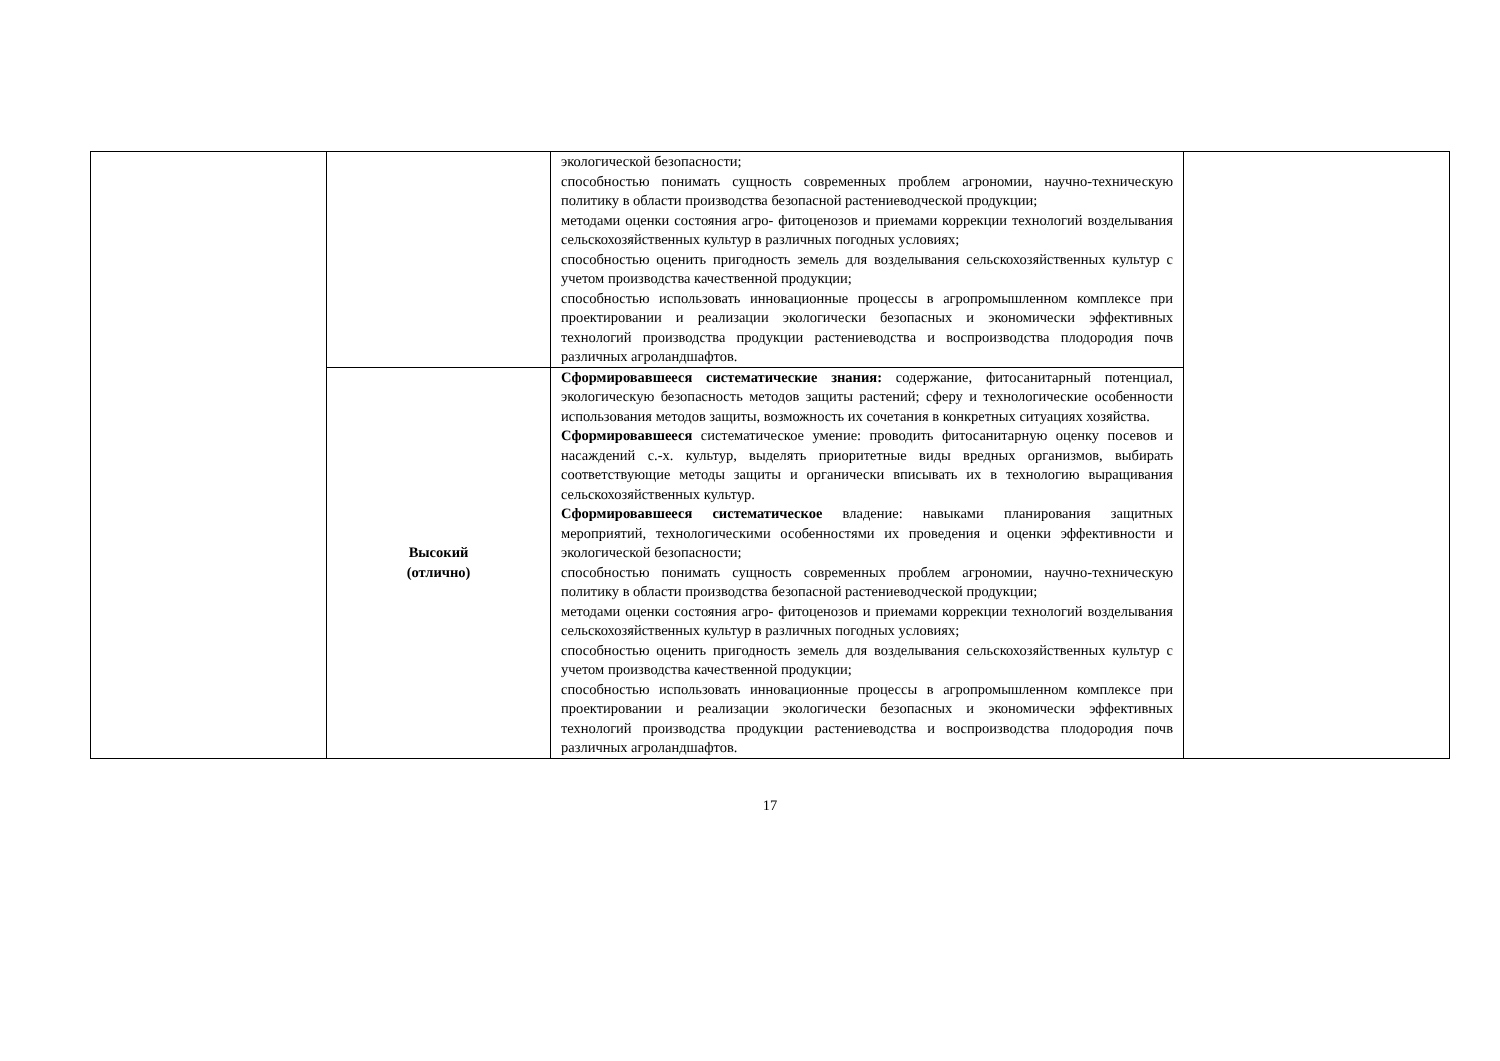| | | экологической безопасности; способностью понимать сущность современных проблем агрономии, научно-техническую политику в области производства безопасной растениеводческой продукции; методами оценки состояния агро- фитоценозов и приемами коррекции технологий возделывания сельскохозяйственных культур в различных погодных условиях; способностью оценить пригодность земель для возделывания сельскохозяйственных культур с учетом производства качественной продукции; способностью использовать инновационные процессы в агропромышленном комплексе при проектировании и реализации экологически безопасных и экономически эффективных технологий производства продукции растениеводства и воспроизводства плодородия почв различных агроландшафтов. | |
| | Высокий (отлично) | Сформировавшееся систематические знания: содержание, фитосанитарный потенциал, экологическую безопасность методов защиты растений; сферу и технологические особенности использования методов защиты, возможность их сочетания в конкретных ситуациях хозяйства. Сформировавшееся систематическое умение: проводить фитосанитарную оценку посевов и насаждений с.-х. культур, выделять приоритетные виды вредных организмов, выбирать соответствующие методы защиты и органически вписывать их в технологию выращивания сельскохозяйственных культур. Сформировавшееся систематическое владение: навыками планирования защитных мероприятий, технологическими особенностями их проведения и оценки эффективности и экологической безопасности; способностью понимать сущность современных проблем агрономии, научно-техническую политику в области производства безопасной растениеводческой продукции; методами оценки состояния агро- фитоценозов и приемами коррекции технологий возделывания сельскохозяйственных культур в различных погодных условиях; способностью оценить пригодность земель для возделывания сельскохозяйственных культур с учетом производства качественной продукции; способностью использовать инновационные процессы в агропромышленном комплексе при проектировании и реализации экологически безопасных и экономически эффективных технологий производства продукции растениеводства и воспроизводства плодородия почв различных агроландшафтов. | |
17